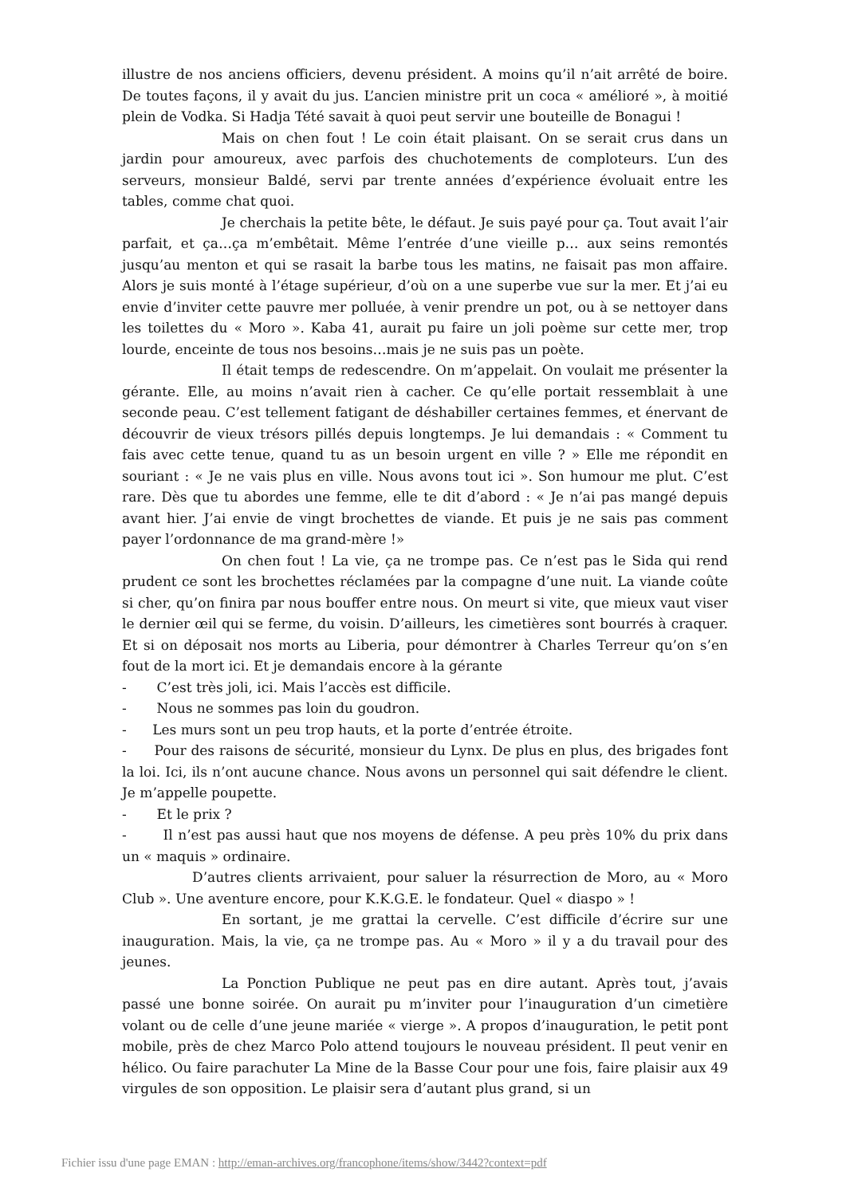illustre de nos anciens officiers, devenu président. A moins qu’il n’ait arrêté de boire. De toutes façons, il y avait du jus. L’ancien ministre prit un coca « amélioré », à moitié plein de Vodka. Si Hadja Tété savait à quoi peut servir une bouteille de Bonagui !
Mais on chen fout ! Le coin était plaisant. On se serait crus dans un jardin pour amoureux, avec parfois des chuchotements de comploteurs. L’un des serveurs, monsieur Baldé, servi par trente années d’expérience évoluait entre les tables, comme chat quoi.
Je cherchais la petite bête, le défaut. Je suis payé pour ça. Tout avait l’air parfait, et ça…ça m’embêtait. Même l’entrée d’une vieille p… aux seins remontés jusqu’au menton et qui se rasait la barbe tous les matins, ne faisait pas mon affaire. Alors je suis monté à l’étage supérieur, d’où on a une superbe vue sur la mer. Et j’ai eu envie d’inviter cette pauvre mer polluée, à venir prendre un pot, ou à se nettoyer dans les toilettes du « Moro ». Kaba 41, aurait pu faire un joli poème sur cette mer, trop lourde, enceinte de tous nos besoins…mais je ne suis pas un poète.
Il était temps de redescendre. On m’appelait. On voulait me présenter la gérante. Elle, au moins n’avait rien à cacher. Ce qu’elle portait ressemblait à une seconde peau. C’est tellement fatigant de déshabiller certaines femmes, et énervant de découvrir de vieux trésors pillés depuis longtemps. Je lui demandais : « Comment tu fais avec cette tenue, quand tu as un besoin urgent en ville ? » Elle me répondit en souriant : « Je ne vais plus en ville. Nous avons tout ici ». Son humour me plut. C’est rare. Dès que tu abordes une femme, elle te dit d’abord : « Je n’ai pas mangé depuis avant hier. J’ai envie de vingt brochettes de viande. Et puis je ne sais pas comment payer l’ordonnance de ma grand-mère !»
On chen fout ! La vie, ça ne trompe pas. Ce n’est pas le Sida qui rend prudent ce sont les brochettes réclamées par la compagne d’une nuit. La viande coûte si cher, qu’on finira par nous bouffer entre nous. On meurt si vite, que mieux vaut viser le dernier œil qui se ferme, du voisin. D’ailleurs, les cimetières sont bourrés à craquer. Et si on déposait nos morts au Liberia, pour démontrer à Charles Terreur qu’on s’en fout de la mort ici. Et je demandais encore à la gérante
- C’est très joli, ici. Mais l’accès est difficile.
- Nous ne sommes pas loin du goudron.
- Les murs sont un peu trop hauts, et la porte d’entrée étroite.
- Pour des raisons de sécurité, monsieur du Lynx. De plus en plus, des brigades font la loi. Ici, ils n’ont aucune chance. Nous avons un personnel qui sait défendre le client. Je m’appelle poupette.
- Et le prix ?
- Il n’est pas aussi haut que nos moyens de défense. A peu près 10% du prix dans un « maquis » ordinaire.
D’autres clients arrivaient, pour saluer la résurrection de Moro, au « Moro Club ». Une aventure encore, pour K.K.G.E. le fondateur. Quel « diaspo » !
En sortant, je me grattai la cervelle. C’est difficile d’écrire sur une inauguration. Mais, la vie, ça ne trompe pas. Au « Moro » il y a du travail pour des jeunes.
La Ponction Publique ne peut pas en dire autant. Après tout, j’avais passé une bonne soirée. On aurait pu m’inviter pour l’inauguration d’un cimetière volant ou de celle d’une jeune mariée « vierge ». A propos d’inauguration, le petit pont mobile, près de chez Marco Polo attend toujours le nouveau président. Il peut venir en hélico. Ou faire parachuter La Mine de la Basse Cour pour une fois, faire plaisir aux 49 virgules de son opposition. Le plaisir sera d’autant plus grand, si un
Fichier issu d'une page EMAN : http://eman-archives.org/francophone/items/show/3442?context=pdf